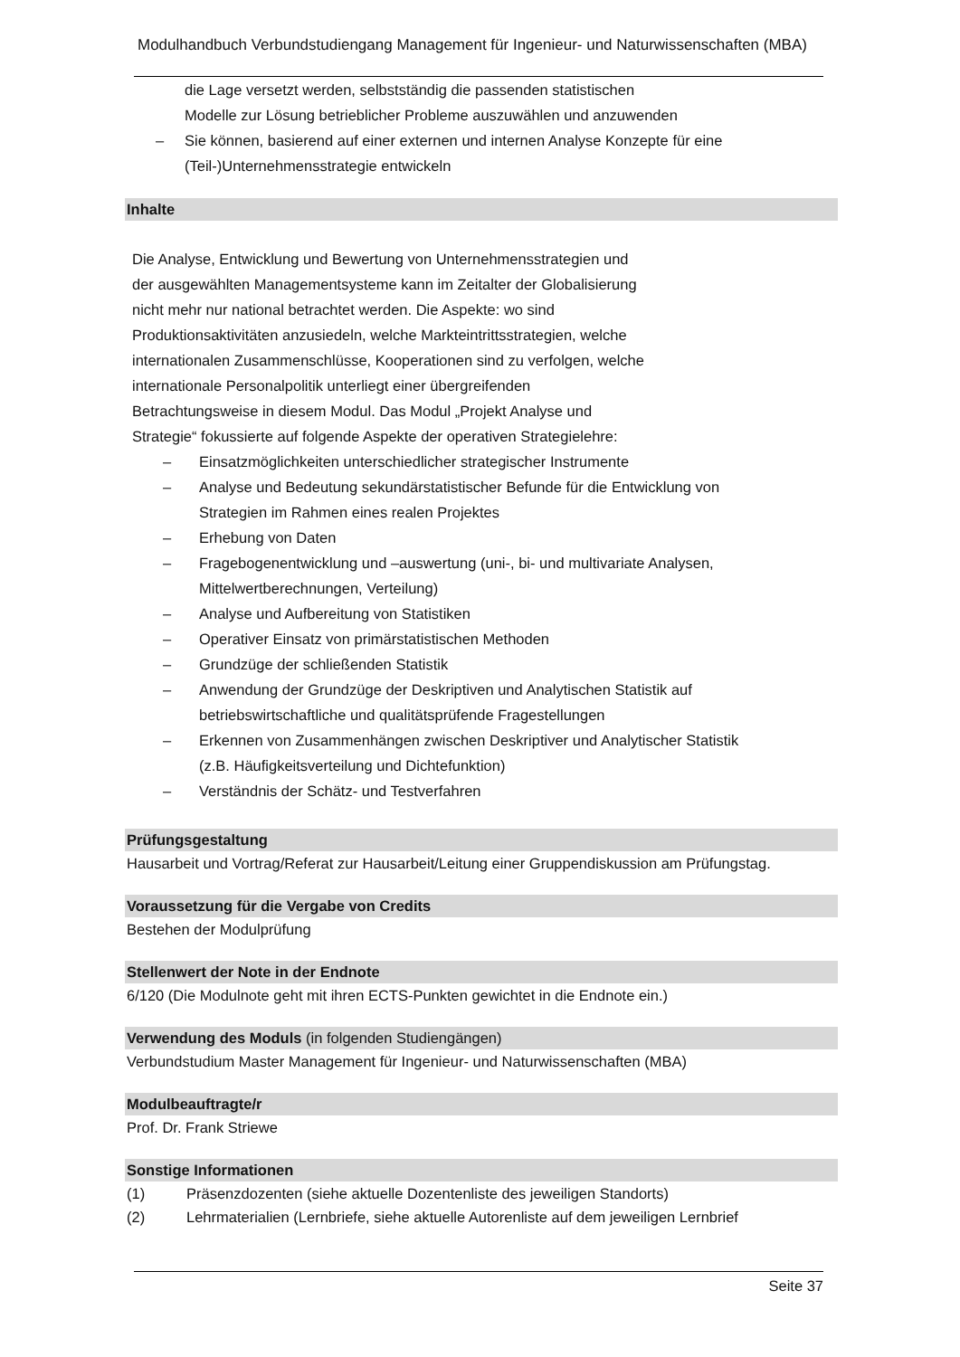Modulhandbuch Verbundstudiengang Management für Ingenieur- und Naturwissenschaften (MBA)
die Lage versetzt werden, selbstständig die passenden statistischen
Modelle zur Lösung betrieblicher Probleme auszuwählen und anzuwenden
– Sie können, basierend auf einer externen und internen Analyse Konzepte für eine
(Teil-)Unternehmensstrategie entwickeln
Inhalte
Die Analyse, Entwicklung und Bewertung von Unternehmensstrategien und
der ausgewählten Managementsysteme kann im Zeitalter der Globalisierung
nicht mehr nur national betrachtet werden. Die Aspekte: wo sind
Produktionsaktivitäten anzusiedeln, welche Markteintrittsstrategien, welche
internationalen Zusammenschlüsse, Kooperationen sind zu verfolgen, welche
internationale Personalpolitik unterliegt einer übergreifenden
Betrachtungsweise in diesem Modul. Das Modul „Projekt Analyse und
Strategie“ fokussierte auf folgende Aspekte der operativen Strategielehre:
– Einsatzmöglichkeiten unterschiedlicher strategischer Instrumente
– Analyse und Bedeutung sekundärstatistischer Befunde für die Entwicklung von
Strategien im Rahmen eines realen Projektes
– Erhebung von Daten
– Fragebogenentwicklung und –auswertung (uni-, bi- und multivariate Analysen,
Mittelwertberechnungen, Verteilung)
– Analyse und Aufbereitung von Statistiken
– Operativer Einsatz von primärstatistischen Methoden
– Grundzüge der schließenden Statistik
– Anwendung der Grundzüge der Deskriptiven und Analytischen Statistik auf
betriebswirtschaftliche und qualitätsprüfende Fragestellungen
– Erkennen von Zusammenhängen zwischen Deskriptiver und Analytischer Statistik
(z.B. Häufigkeitsverteilung und Dichtefunktion)
– Verständnis der Schätz- und Testverfahren
Prüfungsgestaltung
Hausarbeit und Vortrag/Referat zur Hausarbeit/Leitung einer Gruppendiskussion am Prüfungstag.
Voraussetzung für die Vergabe von Credits
Bestehen der Modulprüfung
Stellenwert der Note in der Endnote
6/120 (Die Modulnote geht mit ihren ECTS-Punkten gewichtet in die Endnote ein.)
Verwendung des Moduls (in folgenden Studiengängen)
Verbundstudium Master Management für Ingenieur- und Naturwissenschaften (MBA)
Modulbeauftragte/r
Prof. Dr. Frank Striewe
Sonstige Informationen
(1) Präsenzdozenten (siehe aktuelle Dozentenliste des jeweiligen Standorts)
(2) Lehrmaterialien (Lernbriefe, siehe aktuelle Autorenliste auf dem jeweiligen Lernbrief
Seite 37